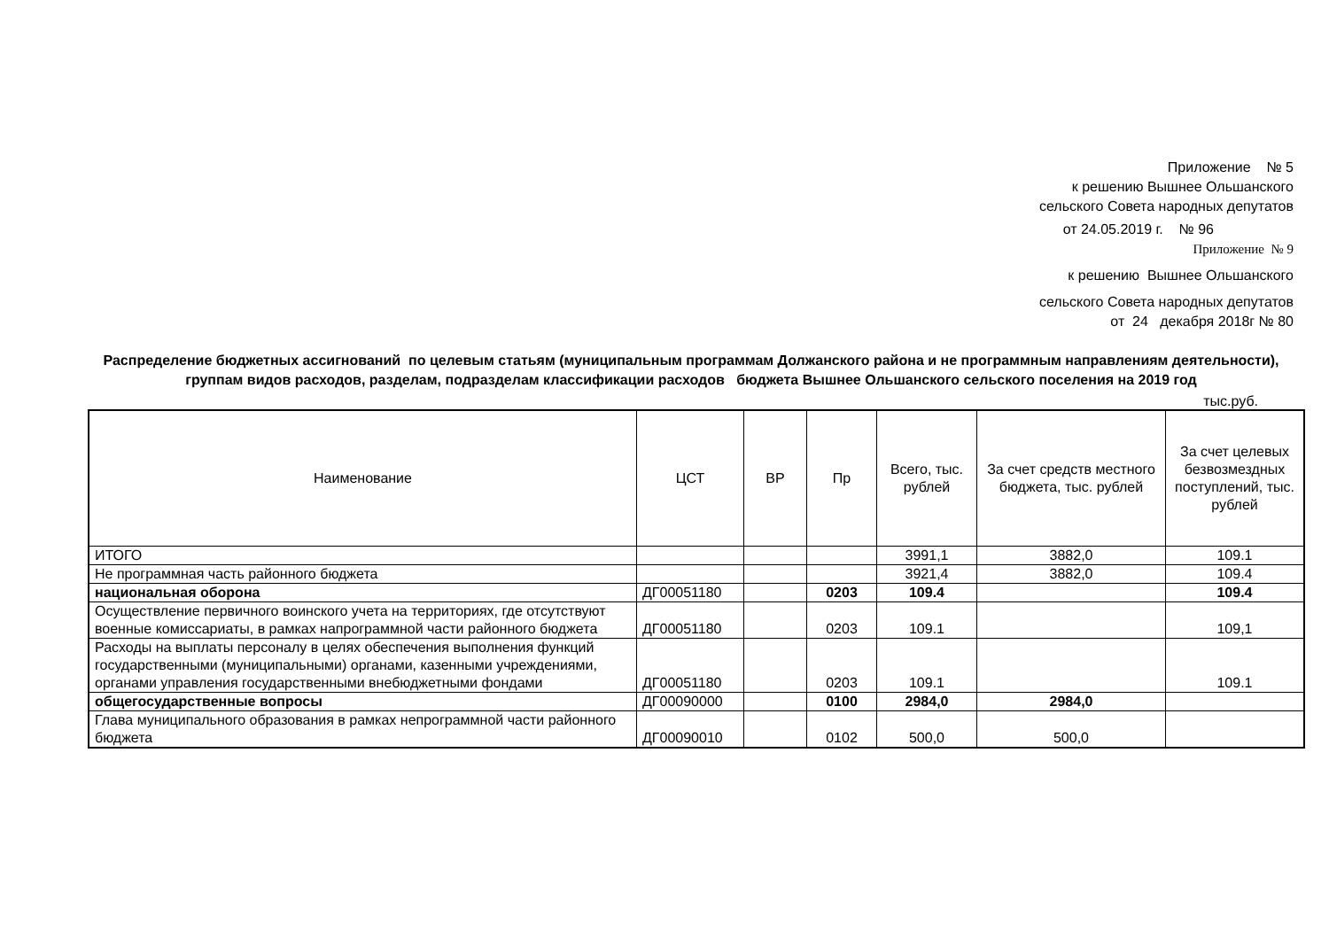Приложение № 5
к решению Вышнее Ольшанского
сельского Совета народных депутатов
от 24.05.2019 г. № 96
Приложение № 9
к решению Вышнее Ольшанского
сельского Совета народных депутатов
от 24 декабря 2018г № 80
Распределение бюджетных ассигнований по целевым статьям (муниципальным программам Должанского района и не программным направлениям деятельности), группам видов расходов, разделам, подразделам классификации расходов бюджета Вышнее Ольшанского сельского поселения на 2019 год
тыс.руб.
| Наименование | ЦСТ | ВР | Пр | Всего, тыс. рублей | За счет средств местного бюджета, тыс. рублей | За счет целевых безвозмездных поступлений, тыс. рублей |
| --- | --- | --- | --- | --- | --- | --- |
| ИТОГО | | | | 3991,1 | 3882,0 | 109.1 |
| Не программная часть районного бюджета | | | | 3921,4 | 3882,0 | 109.4 |
| национальная оборона | ДГ00051180 | | 0203 | 109.4 | | 109.4 |
| Осуществление первичного воинского учета на территориях, где отсутствуют военные комиссариаты, в рамках напрограммной части районного бюджета | ДГ00051180 | | 0203 | 109.1 | | 109,1 |
| Расходы на выплаты персоналу в целях обеспечения выполнения функций государственными (муниципальными) органами, казенными учреждениями, органами управления государственными внебюджетными фондами | ДГ00051180 | | 0203 | 109.1 | | 109.1 |
| общегосударственные вопросы | ДГ00090000 | | 0100 | 2984,0 | 2984,0 | |
| Глава муниципального образования в рамках непрограммной части районного бюджета | ДГ00090010 | | 0102 | 500,0 | 500,0 | |